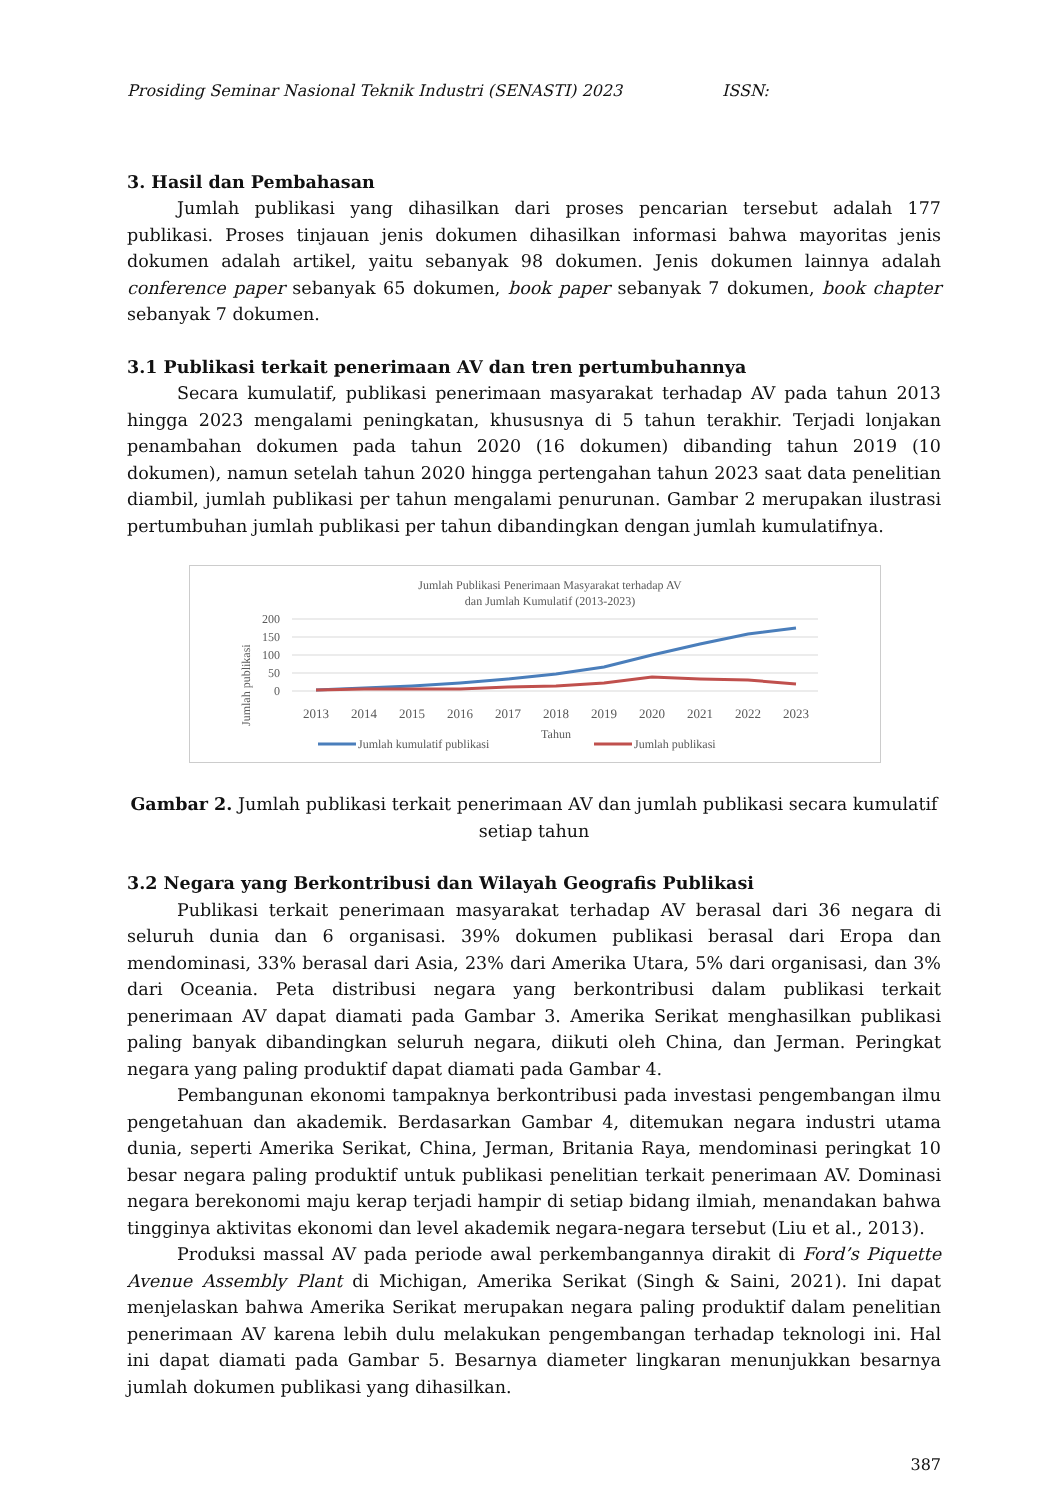Prosiding Seminar Nasional Teknik Industri (SENASTI) 2023 ISSN:
3. Hasil dan Pembahasan
Jumlah publikasi yang dihasilkan dari proses pencarian tersebut adalah 177 publikasi. Proses tinjauan jenis dokumen dihasilkan informasi bahwa mayoritas jenis dokumen adalah artikel, yaitu sebanyak 98 dokumen. Jenis dokumen lainnya adalah conference paper sebanyak 65 dokumen, book paper sebanyak 7 dokumen, book chapter sebanyak 7 dokumen.
3.1 Publikasi terkait penerimaan AV dan tren pertumbuhannya
Secara kumulatif, publikasi penerimaan masyarakat terhadap AV pada tahun 2013 hingga 2023 mengalami peningkatan, khususnya di 5 tahun terakhir. Terjadi lonjakan penambahan dokumen pada tahun 2020 (16 dokumen) dibanding tahun 2019 (10 dokumen), namun setelah tahun 2020 hingga pertengahan tahun 2023 saat data penelitian diambil, jumlah publikasi per tahun mengalami penurunan. Gambar 2 merupakan ilustrasi pertumbuhan jumlah publikasi per tahun dibandingkan dengan jumlah kumulatifnya.
Jumlah Publikasi Penerimaan Masyarakat terhadap AV
dan Jumlah Kumulatif (2013-2023)
200
150
100
50
0
Jumlah publikasi
2013
2014
2015
2016
2017
2018
2019
2020
2021
2022
2023
Tahun
Jumlah kumulatif publikasi
Jumlah publikasi
Gambar 2. Jumlah publikasi terkait penerimaan AV dan jumlah publikasi secara kumulatif setiap tahun
3.2 Negara yang Berkontribusi dan Wilayah Geografis Publikasi
Publikasi terkait penerimaan masyarakat terhadap AV berasal dari 36 negara di seluruh dunia dan 6 organisasi. 39% dokumen publikasi berasal dari Eropa dan mendominasi, 33% berasal dari Asia, 23% dari Amerika Utara, 5% dari organisasi, dan 3% dari Oceania. Peta distribusi negara yang berkontribusi dalam publikasi terkait penerimaan AV dapat diamati pada Gambar 3. Amerika Serikat menghasilkan publikasi paling banyak dibandingkan seluruh negara, diikuti oleh China, dan Jerman. Peringkat negara yang paling produktif dapat diamati pada Gambar 4.
Pembangunan ekonomi tampaknya berkontribusi pada investasi pengembangan ilmu pengetahuan dan akademik. Berdasarkan Gambar 4, ditemukan negara industri utama dunia, seperti Amerika Serikat, China, Jerman, Britania Raya, mendominasi peringkat 10 besar negara paling produktif untuk publikasi penelitian terkait penerimaan AV. Dominasi negara berekonomi maju kerap terjadi hampir di setiap bidang ilmiah, menandakan bahwa tingginya aktivitas ekonomi dan level akademik negara-negara tersebut (Liu et al., 2013).
Produksi massal AV pada periode awal perkembangannya dirakit di Ford’s Piquette Avenue Assembly Plant di Michigan, Amerika Serikat (Singh & Saini, 2021). Ini dapat menjelaskan bahwa Amerika Serikat merupakan negara paling produktif dalam penelitian penerimaan AV karena lebih dulu melakukan pengembangan terhadap teknologi ini. Hal ini dapat diamati pada Gambar 5. Besarnya diameter lingkaran menunjukkan besarnya jumlah dokumen publikasi yang dihasilkan.
387